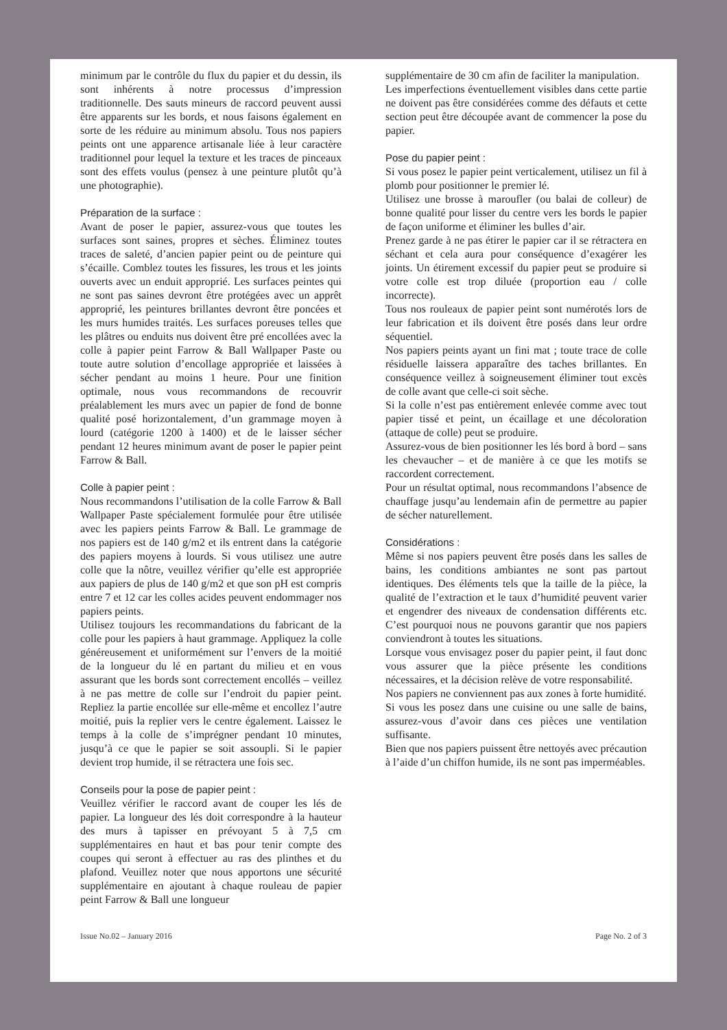minimum par le contrôle du flux du papier et du dessin, ils sont inhérents à notre processus d’impression traditionnelle. Des sauts mineurs de raccord peuvent aussi être apparents sur les bords, et nous faisons également en sorte de les réduire au minimum absolu. Tous nos papiers peints ont une apparence artisanale liée à leur caractère traditionnel pour lequel la texture et les traces de pinceaux sont des effets voulus (pensez à une peinture plutôt qu’à une photographie).
Préparation de la surface :
Avant de poser le papier, assurez-vous que toutes les surfaces sont saines, propres et sèches. Éliminez toutes traces de saleté, d’ancien papier peint ou de peinture qui s’écaille. Comblez toutes les fissures, les trous et les joints ouverts avec un enduit approprié. Les surfaces peintes qui ne sont pas saines devront être protégées avec un apprêt approprié, les peintures brillantes devront être poncées et les murs humides traités. Les surfaces poreuses telles que les plâtres ou enduits nus doivent être pré encollées avec la colle à papier peint Farrow & Ball Wallpaper Paste ou toute autre solution d’encollage appropriée et laissées à sécher pendant au moins 1 heure. Pour une finition optimale, nous vous recommandons de recouvrir préalablement les murs avec un papier de fond de bonne qualité posé horizontalement, d’un grammage moyen à lourd (catégorie 1200 à 1400) et de le laisser sécher pendant 12 heures minimum avant de poser le papier peint Farrow & Ball.
Colle à papier peint :
Nous recommandons l’utilisation de la colle Farrow & Ball Wallpaper Paste spécialement formulée pour être utilisée avec les papiers peints Farrow & Ball. Le grammage de nos papiers est de 140 g/m2 et ils entrent dans la catégorie des papiers moyens à lourds. Si vous utilisez une autre colle que la nôtre, veuillez vérifier qu’elle est appropriée aux papiers de plus de 140 g/m2 et que son pH est compris entre 7 et 12 car les colles acides peuvent endommager nos papiers peints.
Utilisez toujours les recommandations du fabricant de la colle pour les papiers à haut grammage. Appliquez la colle généreusement et uniformément sur l’envers de la moitié de la longueur du lé en partant du milieu et en vous assurant que les bords sont correctement encollés – veillez à ne pas mettre de colle sur l’endroit du papier peint. Repliez la partie encollée sur elle-même et encollez l’autre moitié, puis la replier vers le centre également. Laissez le temps à la colle de s’imprégner pendant 10 minutes, jusqu’à ce que le papier se soit assoupli. Si le papier devient trop humide, il se rétractera une fois sec.
Conseils pour la pose de papier peint :
Veuillez vérifier le raccord avant de couper les lés de papier. La longueur des lés doit correspondre à la hauteur des murs à tapisser en prévoyant 5 à 7,5 cm supplémentaires en haut et bas pour tenir compte des coupes qui seront à effectuer au ras des plinthes et du plafond. Veuillez noter que nous apportons une sécurité supplémentaire en ajoutant à chaque rouleau de papier peint Farrow & Ball une longueur
supplémentaire de 30 cm afin de faciliter la manipulation.
Les imperfections éventuellement visibles dans cette partie ne doivent pas être considérées comme des défauts et cette section peut être découpée avant de commencer la pose du papier.
Pose du papier peint :
Si vous posez le papier peint verticalement, utilisez un fil à plomb pour positionner le premier lé.
Utilisez une brosse à maroufler (ou balai de colleur) de bonne qualité pour lisser du centre vers les bords le papier de façon uniforme et éliminer les bulles d’air.
Prenez garde à ne pas étirer le papier car il se rétractera en séchant et cela aura pour conséquence d’exagérer les joints. Un étirement excessif du papier peut se produire si votre colle est trop diluée (proportion eau / colle incorrecte).
Tous nos rouleaux de papier peint sont numérotés lors de leur fabrication et ils doivent être posés dans leur ordre séquentiel.
Nos papiers peints ayant un fini mat ; toute trace de colle résiduelle laissera apparaître des taches brillantes. En conséquence veillez à soigneusement éliminer tout excès de colle avant que celle-ci soit sèche.
Si la colle n’est pas entièrement enlevée comme avec tout papier tissé et peint, un écaillage et une décoloration (attaque de colle) peut se produire.
Assurez-vous de bien positionner les lés bord à bord – sans les chevaucher – et de manière à ce que les motifs se raccordent correctement.
Pour un résultat optimal, nous recommandons l’absence de chauffage jusqu’au lendemain afin de permettre au papier de sécher naturellement.
Considérations :
Même si nos papiers peuvent être posés dans les salles de bains, les conditions ambiantes ne sont pas partout identiques. Des éléments tels que la taille de la pièce, la qualité de l’extraction et le taux d’humidité peuvent varier et engendrer des niveaux de condensation différents etc. C’est pourquoi nous ne pouvons garantir que nos papiers conviendront à toutes les situations.
Lorsque vous envisagez poser du papier peint, il faut donc vous assurer que la pièce présente les conditions nécessaires, et la décision relève de votre responsabilité.
Nos papiers ne conviennent pas aux zones à forte humidité.
Si vous les posez dans une cuisine ou une salle de bains, assurez-vous d’avoir dans ces pièces une ventilation suffisante.
Bien que nos papiers puissent être nettoyés avec précaution à l’aide d’un chiffon humide, ils ne sont pas imperméables.
Issue No.02 – January 2016 Page No. 2 of 3